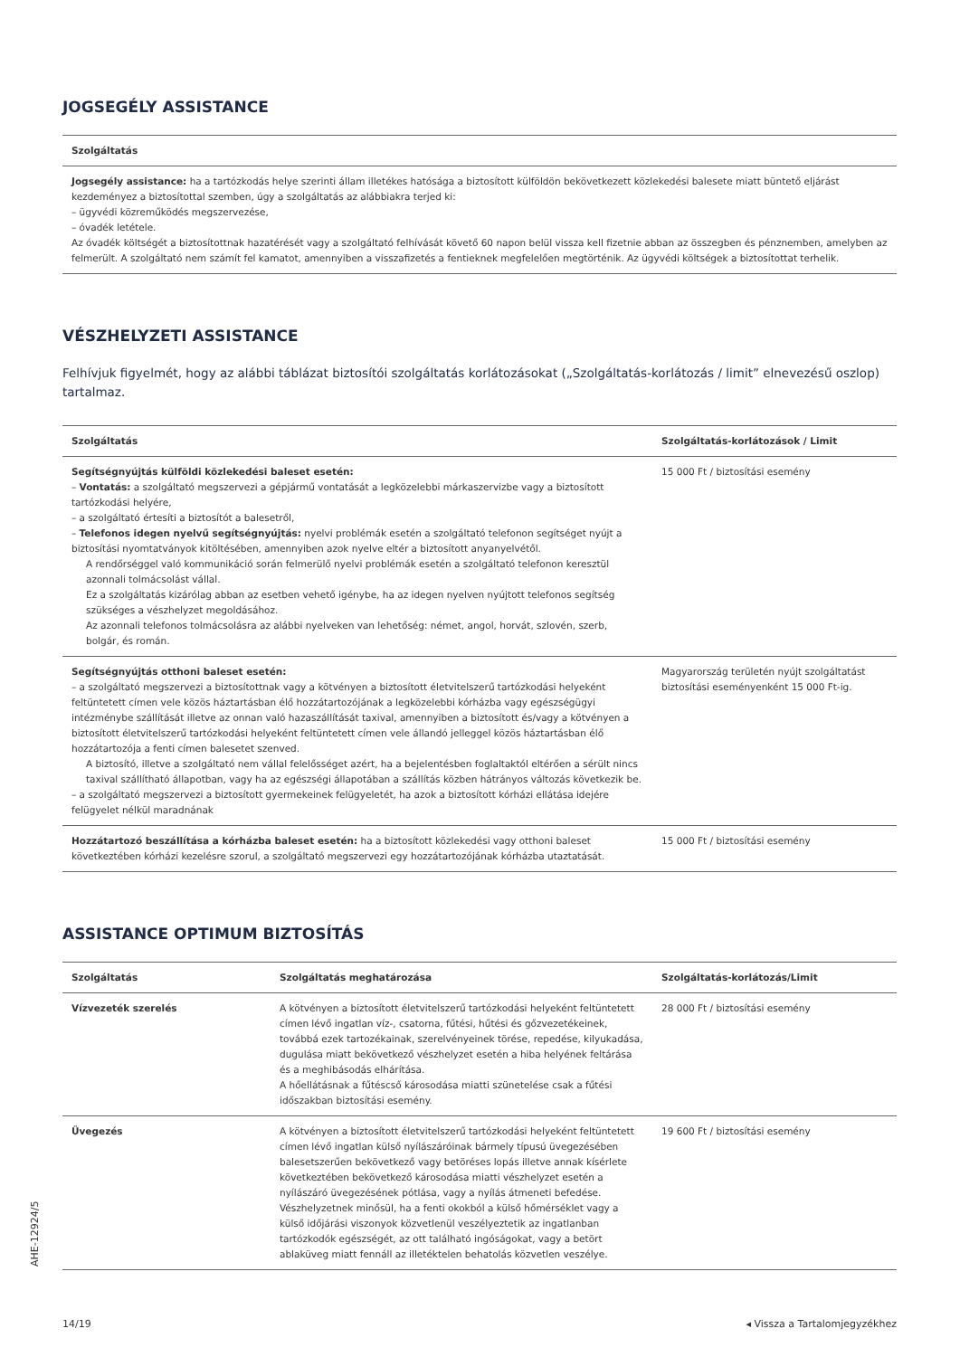JOGSEGÉLY ASSISTANCE
| Szolgáltatás |
| --- |
| Jogsegély assistance: ha a tartózkodás helye szerinti állam illetékes hatósága a biztosított külföldön bekövetkezett közlekedési balesete miatt büntető eljárást kezdeményez a biztosítottal szemben, úgy a szolgáltatás az alábbiakra terjed ki: – ügyvédi közreműködés megszervezése, – óvadék letétele. Az óvadék költségét a biztosítottnak hazatérését vagy a szolgáltató felhívását követő 60 napon belül vissza kell fizetnie abban az összegben és pénznemben, amelyben az felmerült. A szolgáltató nem számít fel kamatot, amennyiben a visszafizetés a fentieknek megfelelően megtörténik. Az ügyvédi költségek a biztosítottat terhelik. |
VÉSZHELYZETI ASSISTANCE
Felhívjuk figyelmét, hogy az alábbi táblázat biztosítói szolgáltatás korlátozásokat („Szolgáltatás-korlátozás / limit” elnevezésű oszlop) tartalmaz.
| Szolgáltatás | Szolgáltatás-korlátozások / Limit |
| --- | --- |
| Segítségnyújtás külföldi közlekedési baleset esetén: – Vontatás: a szolgáltató megszervezi a gépjármű vontatását a legközelebbi márkaszervizbe vagy a biztosított tartózkodási helyére, – a szolgáltató értesíti a biztosítót a balesetről, – Telefonos idegen nyelvű segítségnyújtás: nyelvi problémák esetén a szolgáltató telefonon segítséget nyújt a biztosítási nyomtatványok kitöltésében, amennyiben azok nyelve eltér a biztosított anyanyelvétől. A rendőrséggel való kommunikáció során felmerülő nyelvi problémák esetén a szolgáltató telefonon keresztül azonnali tolmácsolást vállal. Ez a szolgáltatás kizárólag abban az esetben vehető igénybe, ha az idegen nyelven nyújtott telefonos segítség szükséges a vészhelyzet megoldásához. Az azonnali telefonos tolmácsolásra az alábbi nyelveken van lehetőség: német, angol, horvát, szlovén, szerb, bolgár, és román. | 15 000 Ft / biztosítási esemény |
| Segítségnyújtás otthoni baleset esetén: – a szolgáltató megszervezi a biztosítottnak vagy a kötvényen a biztosított életvitelszerű tartózkodási helyeként feltüntetett címen vele közös háztartásban élő hozzátartozójának a legközelebbi kórházba vagy egészségügyi intézménybe szállítását illetve az onnan való hazaszállítását taxival, amennyiben a biztosított és/vagy a kötvényen a biztosított életvitelszerű tartózkodási helyeként feltüntetett címen vele állandó jelleggel közös háztartásban élő hozzátartozója a fenti címen balesetet szenved. A biztosító, illetve a szolgáltató nem vállal felelősséget azért, ha a bejelentésben foglaltaktól eltérően a sérült nincs taxival szállítható állapotban, vagy ha az egészségi állapotában a szállítás közben hátrányos változás következik be. – a szolgáltató megszervezi a biztosított gyermekeinek felügyeletét, ha azok a biztosított kórházi ellátása idejére felügyelet nélkül maradnának | Magyarország területén nyújt szolgáltatást biztosítási eseményenként 15 000 Ft-ig. |
| Hozzátartozó beszállítása a kórházba baleset esetén: ha a biztosított közlekedési vagy otthoni baleset következtében kórházi kezelésre szorul, a szolgáltató megszervezi egy hozzátartozójának kórházba utaztatását. | 15 000 Ft / biztosítási esemény |
ASSISTANCE OPTIMUM BIZTOSÍTÁS
| Szolgáltatás | Szolgáltatás meghatározása | Szolgáltatás-korlátozás/Limit |
| --- | --- | --- |
| Vízvezeték szerelés | A kötvényen a biztosított életvitelszerű tartózkodási helyeként feltüntetett címen lévő ingatlan víz-, csatorna, fűtési, hűtési és gőzvezetékeinek, továbbá ezek tartozékainak, szerelvényeinek törése, repedése, kilyukadása, dugulása miatt bekövetkező vészhelyzet esetén a hiba helyének feltárása és a meghibásodás elhárítása. A hőellátásnak a fűtéscső károsodása miatti szünetelése csak a fűtési időszakban biztosítási esemény. | 28 000 Ft / biztosítási esemény |
| Üvegezés | A kötvényen a biztosított életvitelszerű tartózkodási helyeként feltüntetett címen lévő ingatlan külső nyílászáróinak bármely típusú üvegezésében balesetszerűen bekövetkező vagy betöréses lopás illetve annak kísérlete következtében bekövetkező károsodása miatti vészhelyzet esetén a nyílászáró üvegezésének pótlása, vagy a nyílás átmeneti befedése. Vészhelyzetnek minősül, ha a fenti okokból a külső hőmérséklet vagy a külső időjárási viszonyok közvetlenül veszélyeztetik az ingatlanban tartózkodók egészségét, az ott található ingóságokat, vagy a betört ablaküveg miatt fennáll az illetéktelen behatolás közvetlen veszélye. | 19 600 Ft / biztosítási esemény |
AHE-12924/5
14/19 ◂ Vissza a Tartalomjegyzékhez